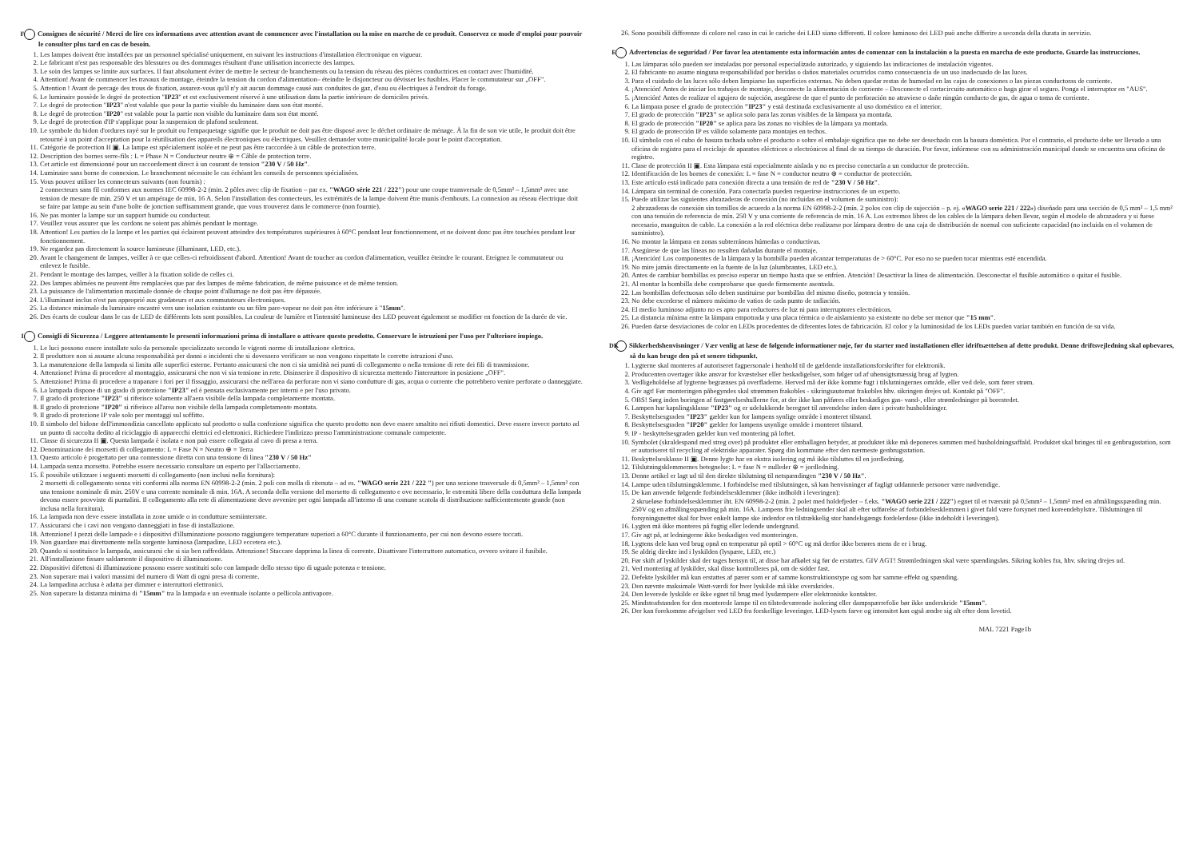F Consignes de sécurité / Merci de lire ces informations avec attention avant de commencer avec l'installation ou la mise en marche de ce produit. Conservez ce mode d'emploi pour pouvoir le consulter plus tard en cas de besoin.
1. Les lampes doivent être installées par un personnel spécialisé uniquement, en suivant les instructions d'installation électronique en vigueur.
2. Le fabricant n'est pas responsable des blessures ou des dommages résultant d'une utilisation incorrecte des lampes.
3. Le soin des lampes se limite aux surfaces. Il faut absolument éviter de mettre le secteur de branchements ou la tension du réseau des pièces conductrices en contact avec l'humidité.
4. Attention! Avant de commencer les travaux de montage, éteindre la tension du cordon d'alimentation– éteindre le disjoncteur ou dévisser les fusibles. Placer le commutateur sur „OFF".
5. Attention ! Avant de percage des trous de fixation, assurez-vous qu'il n'y ait aucun dommage causé aux conduites de gaz, d'eau ou électriques à l'endroit du forage.
6. Le luminaire possède le degré de protection "IP23" et est exclusivement réservé à une utilisation dans la partie intérieure de domiciles privés.
7. Le degré de protection "IP23" n'est valable que pour la partie visible du luminaire dans son état monté.
8. Le degré de protection "IP20" est valable pour la partie non visible du luminaire dans son état monté.
9. Le degré de protection d'IP s'applique pour la suspension de plafond seulement.
10. Le symbole du bidon d'ordures rayé sur le produit ou l'empaquetage signifie que le produit ne doit pas être disposé avec le déchet ordinaire de ménage. À la fin de son vie utile, le produit doit être retourné à un point d'acceptation pour la réutilisation des appareils électroniques ou électriques. Veuillez demander votre municipalité locale pour le point d'acceptation.
11. Catégorie de protection II ▣. La lampe est spécialement isolée et ne peut pas être raccordée à un câble de protection terre.
12. Description des bornes serre-fils : L = Phase N = Conducteur neutre ⊕ = Câble de protection terre.
13. Cet article est dimensionné pour un raccordement direct à un courant de tension "230 V / 50 Hz".
14. Luminaire sans borne de connexion. Le branchement nécessite le cas échéant les conseils de personnes spécialisées.
15. Vous pouvez utiliser les connecteurs suivants (non fournis) :
2 connecteurs sans fil conformes aux normes IEC 60998-2-2 (min. 2 pôles avec clip de fixation – par ex. "WAGO série 221 / 222") pour une coupe transversale de 0,5mm² – 1,5mm² avec une tension de mesure de min. 250 V et un ampérage de min. 16 A. Selon l'installation des connecteurs, les extrémités de la lampe doivent être munis d'embouts. La connexion au réseau électrique doit se faire par lampe au sein d'une boîte de jonction suffisamment grande, que vous trouverez dans le commerce (non fournie).
16. Ne pas monter la lampe sur un support humide ou conducteur.
17. Veuillez vous assurer que les cordons ne soient pas abîmés pendant le montage.
18. Attention! Les parties de la lampe et les parties qui éclairent peuvent atteindre des températures supérieures à 60°C pendant leur fonctionnement, et ne doivent donc pas être touchées pendant leur fonctionnement.
19. Ne regardez pas directement la source lumineuse (illuminant, LED, etc.).
20. Avant le changement de lampes, veiller à ce que celles-ci refroidissent d'abord. Attention! Avant de toucher au cordon d'alimentation, veuillez éteindre le courant. Eteignez le commutateur ou enlevez le fusible.
21. Pendant le montage des lampes, veiller à la fixation solide de celles ci.
22. Des lampes abîmées ne peuvent être remplacées que par des lampes de même fabrication, de même puissance et de même tension.
23. La puissance de l'alimentation maximale donnée de chaque point d'allumage ne doit pas être dépassée.
24. L'illuminant inclus n'est pas approprié aux gradateurs et aux commutateurs électroniques.
25. La distance minimale du luminaire encastré vers une isolation existante ou un film pare-vapeur ne doit pas être inférieure à "15mm".
26. Des écarts de couleur dans le cas de LED de différents lots sont possibles. La couleur de lumière et l'intensité lumineuse des LED peuvent également se modifier en fonction de la durée de vie.
I Consigli di Sicurezza / Leggere attentamente le presenti informazioni prima di installare o attivare questo prodotto. Conservare le istruzioni per l'uso per l'ulteriore impiego.
1. Le luci possono essere installate solo da personale specializzato secondo le vigenti norme di installazione elettrica.
2. Il produttore non si assume alcuna responsabilità per danni o incidenti che si dovessero verificare se non vengono rispettate le corrette istruzioni d'uso.
3. La manutenzione della lampada si limita alle superfici esterne. Pertanto assicurarsi che non ci sia umidità nei punti di collegamento o nella tensione di rete dei fili di trasmissione.
4. Attenzione! Prima di procedere al montaggio, assicurarsi che non vi sia tensione in rete. Disinserire il dispositivo di sicurezza mettendo l'interruttore in posizione „OFF".
5. Attenzione! Prima di procedere a trapanare i fori per il fissaggio, assicurarsi che nell'area da perforare non vi siano condutture di gas, acqua o corrente che potrebbero venire perforate o danneggiate.
6. La lampada dispone di un grado di protezione "IP23" ed è pensata esclusivamente per interni e per l'uso privato.
7. Il grado di protezione "IP23" si riferisce solamente all'aera visibile della lampada completamente montata.
8. Il grado di protezione "IP20" si riferisce all'area non visibile della lampada completamente montata.
9. Il grado di protezione IP vale solo per montaggi sul soffitto.
10. Il simbolo del bidone dell'immondizia cancellato applicato sul prodotto o sulla confezione significa che questo prodotto non deve essere smaltito nei rifiuti domestici. Deve essere invece portato ad un punto di raccolta dedito al riciclaggio di apparecchi elettrici ed elettronici. Richiedere l'indirizzo presso l'amministrazione comunale competente.
11. Classe di sicurezza II ▣. Questa lampada è isolata e non può essere collegata al cavo di presa a terra.
12. Denominazione dei morsetti di collegamento: L = Fase N = Neutro ⊕ = Terra
13. Questo articolo è progettato per una connessione diretta con una tensione di linea "230 V / 50 Hz"
14. Lampada senza morsetto. Potrebbe essere necessario consultare un esperto per l'allacciamento.
15. È possibile utilizzare i seguenti morsetti di collegamento (non inclusi nella fornitura):
2 morsetti di collegamento senza viti conformi alla norma EN 60998-2-2 (min. 2 poli con molla di ritenuta – ad es. "WAGO serie 221 / 222 ") per una sezione trasversale di 0,5mm² – 1,5mm² con una tensione nominale di min. 250V e una corrente nominale di min. 16A. A seconda della versione del morsetto di collegamento e ove necessario, le estremità libere della conduttura della lampada devono essere provviste di puntalini. Il collegamento alla rete di alimentazione deve avvenire per ogni lampada all'interno di una comune scatola di distribuzione sufficientemente grande (non inclusa nella fornitura).
16. La lampada non deve essere installata in zone umide o in condutture semiinterrate.
17. Assicurarsi che i cavi non vengano danneggiati in fase di installazione.
18. Attenzione! I pezzi delle lampade e i dispositivi d'illuminazione possono raggiungere temperature superiori a 60°C durante il funzionamento, per cui non devono essere toccati.
19. Non guardare mai direttamente nella sorgente luminosa (lampadine, LED eccetera etc.).
20. Quando si sostituisce la lampada, assicurarsi che si sia ben raffreddata. Attenzione! Staccare dapprima la linea di corrente. Disattivare l'interruttore automatico, ovvero svitare il fusibile.
21. All'installazione fissare saldamente il dispositivo di illuminazione.
22. Dispositivi difettosi di illuminazione possono essere sostituiti solo con lampade dello stesso tipo di uguale potenza e tensione.
23. Non superare mai i valori massimi del numero di Watt di ogni presa di corrente.
24. La lampadina acclusa è adatta per dimmer e interruttori elettronici.
25. Non superare la distanza minima di "15mm" tra la lampada e un eventuale isolante o pellicola antivapore.
26. Sono possibili differenze di colore nel caso in cui le cariche dei LED siano differenti. Il colore luminoso dei LED può anche differire a seconda della durata in servizio.
E Advertencias de seguridad / Por favor lea atentamente esta información antes de comenzar con la instalación o la puesta en marcha de este producto. Guarde las instrucciones.
1. Las lámparas sólo pueden ser instaladas por personal especializado autorizado, y siguiendo las indicaciones de instalación vigentes.
2. El fabricante no asume ninguna responsabilidad por heridas o daños materiales ocurridos como consecuencia de un uso inadecuado de las luces.
3. Para el cuidado de las luces sólo deben limpiarse las superficies externas. No deben quedar restas de humedad en las cajas de conexiones o las piezas conductoras de corriente.
4. ¡Atención! Antes de iniciar los trabajos de montaje, desconecte la alimentación de corriente – Desconecte el cortacircuito automático o haga girar el seguro. Ponga el interruptor en "AUS".
5. ¡Atención! Antes de realizar el agujero de sujeción, asegúrese de que el punto de perforación no atraviese o dañe ningún conducto de gas, de agua o toma de corriente.
6. La lámpara posee el grado de protección "IP23" y está destinada exclusivamente al uso doméstico en el interior.
7. El grado de protección "IP23" se aplica solo para las zonas visibles de la lámpara ya montada.
8. El grado de protección "IP20" se aplica para las zonas no visibles de la lámpara ya montada.
9. El grado de protección IP es válido solamente para montajes en techos.
10. El símbolo con el cubo de basura tachada sobre el producto o sobre el embalaje significa que no debe ser desechado con la basura doméstica. Por el contrario, el producto debe ser llevado a una oficina de registro para el reciclaje de aparatos eléctricos o electrónicos al final de su tiempo de duración. Por favor, infórmese con su administración municipal donde se encuentra una oficina de registro.
11. Clase de protección II ▣. Esta lámpara está especialmente aislada y no es preciso conectarla a un conductor de protección.
12. Identificación de los bornes de conexión: L = fase N = conductor neutro ⊕ = conductor de protección.
13. Este artículo está indicado para conexión directa a una tensión de red de "230 V / 50 Hz".
14. Lámpara sin terminal de conexión. Para conectarla pueden requerirse instrucciones de un experto.
15. Puede utilizar las siguientes abrazaderas de conexión (no incluidas en el volumen de suministro):
2 abrazaderas de conexión sin tornillos de acuerdo a la norma EN 60998-2-2 (mín. 2 polos con clip de sujección – p. ej. «WAGO serie 221 / 222») diseñado para una sección de 0,5 mm² – 1,5 mm² con una tensión de referencia de mín. 250 V y una corriente de referencia de mín. 16 A. Los extremos libres de los cables de la lámpara deben llevar, según el modelo de abrazadera y si fuese necesario, manguitos de cable. La conexión a la red eléctrica debe realizarse por lámpara dentro de una caja de distribución de normal con suficiente capacidad (no incluida en el volumen de suministro).
16. No montar la lámpara en zonas subterráneas húmedas o conductivas.
17. Asegúrese de que las líneas no resulten dañadas durante el montaje.
18. ¡Atención! Los componentes de la lámpara y la bombilla pueden alcanzar temperaturas de > 60°C. Por eso no se pueden tocar mientras esté encendida.
19. No mire jamás directamente en la fuente de la luz (alumbrantes, LED etc.).
20. Antes de cambiar bombillas es preciso esperar un tiempo hasta que se enfríen. Atención! Desactivar la línea de alimentación. Desconectar el fusible automático o quitar el fusible.
21. Al montar la bombilla debe comprobarse que quede firmemente asentada.
22. Las bombillas defectuosas sólo deben sustituirse por bombillas del mismo diseño, potencia y tensión.
23. No debe excederse el número máximo de vatios de cada punto de radiación.
24. El medio luminoso adjunto no es apto para reductores de luz ni para interruptores electrónicos.
25. La distancia mínima entre la lámpara empotrada y una placa térmica o de aislamiento ya existente no debe ser menor que "15 mm".
26. Pueden darse desviaciones de color en LEDs procedentes de diferentes lotes de fabricación. El color y la luminosidad de los LEDs pueden variar también en función de su vida.
DK Sikkerhedshenvisninger / Vær venlig at læse de følgende informationer nøje, før du starter med installationen eller idriftsættelsen af dette produkt. Denne driftsvejledning skal opbevares, så du kan bruge den på et senere tidspunkt.
1. Lygterne skal monteres af autoriseret fagpersonale i henhold til de gældende installationsforskrifter for elektronik.
2. Producenten overtager ikke ansvar for kvæstelser eller beskadigelser, som følger ud af uhensigtsmæssig brug af lygten.
3. Vedligeholdelse af lygterne begrænses på overfladerne. Herved må der ikke komme fugt i tilslutningernes område, eller ved dele, som fører strøm.
4. Giv agt! Før monteringen påbegyndes skal strømmen frakobles - sikringsautomat frakobles hhv. sikringen drejes ud. Kontakt på "OFF".
5. OBS! Sørg inden boringen af fastgørelseshullerne for, at der ikke kan påføres eller beskadiges gas- vand-, eller strømledninger på borestedet.
6. Lampen har kapslingsklasse "IP23" og er udelukkende beregnet til anvendelse inden døre i private husholdninger.
7. Beskyttelsesgraden "IP23" gælder kun for lampens synlige område i monteret tilstand.
8. Beskyttelsesgraden "IP20" gælder for lampens usynlige område i monteret tilstand.
9. IP - beskyttelsesgraden gælder kun ved montering på loftet.
10. Symbolet (skraldespand med streg over) på produktet eller emballagen betyder, at produktet ikke må deponeres sammen med husholdningsaffald. Produktet skal bringes til en genbrugsstation, som er autoriseret til recycling af elektriske apparater. Spørg din kommune efter den nærmeste genbrugsstation.
11. Beskyttelsesklasse II ▣. Denne lygte har en ekstra isolering og må ikke tilsluttes til en jordledning.
12. Tilslutningsklemmernes betegnelse: L = fase N = nulleder ⊕ = jordledning.
13. Denne artikel er lagt ud til den direkte tilslutning til netspændingen "230 V / 50 Hz".
14. Lampe uden tilslutningsklemme. I forbindelse med tilslutningen, så kan henvisninger af fagligt uddannede personer være nødvendige.
15. De kan anvende følgende forbindelsesklemmer (ikke indholdt i leveringen):
2 skrueløse forbindelsesklemmer iht. EN 60998-2-2 (min. 2 polet med holdefjeder – f.eks. "WAGO serie 221 / 222") egnet til et tværsnit på 0,5mm² – 1,5mm² med en afmålingsspænding min. 250V og en afmålingsspænding på min. 16A. Lampens frie ledningsender skal alt efter udførelse af forbindelsesklemmen i givet fald være forsynet med koreendehylstre. Tilslutningen til forsyningsnettet skal for hver enkelt lampe ske indenfor en tilstrækkelig stor handelsgængs fordelerdose (ikke indeholdt i leveringen).
16. Lygten må ikke monteres på fugtig eller ledende undergrund.
17. Giv agt på, at ledningerne ikke beskadiges ved monteringen.
18. Lygtens dele kan ved brug opnå en temperatur på optil > 60°C og må derfor ikke berøres mens de er i brug.
19. Se aldrig direkte ind i lyskilden (lyspære, LED, etc.)
20. Før skift af lyskilder skal der tages hensyn til, at disse har afkølet sig før de erstattes. GIV AGT! Strømledningen skal være spændingsløs. Sikring kobles fra, hhv. sikring drejes ud.
21. Ved montering af lyskilder, skal disse kontrolleres på, om de sidder fast.
22. Defekte lyskilder må kun erstattes af pærer som er af samme konstruktionstype og som har samme effekt og spænding.
23. Den nævnte maksimale Watt-værdi for hver lyskilde må ikke overskrides.
24. Den leverede lyskilde er ikke egnet til brug med lysdæmpere eller elektroniske kontakter.
25. Mindsteafstanden for den monterede lampe til en tilstedeværende isolering eller dampspærrefolie bør ikke underskride "15mm".
26. Der kan forekomme afvigelser ved LED fra forskellige leveringer. LED-lysets farve og intensitet kan også ændre sig alt efter dens levetid.
MAL 7221 Page1b